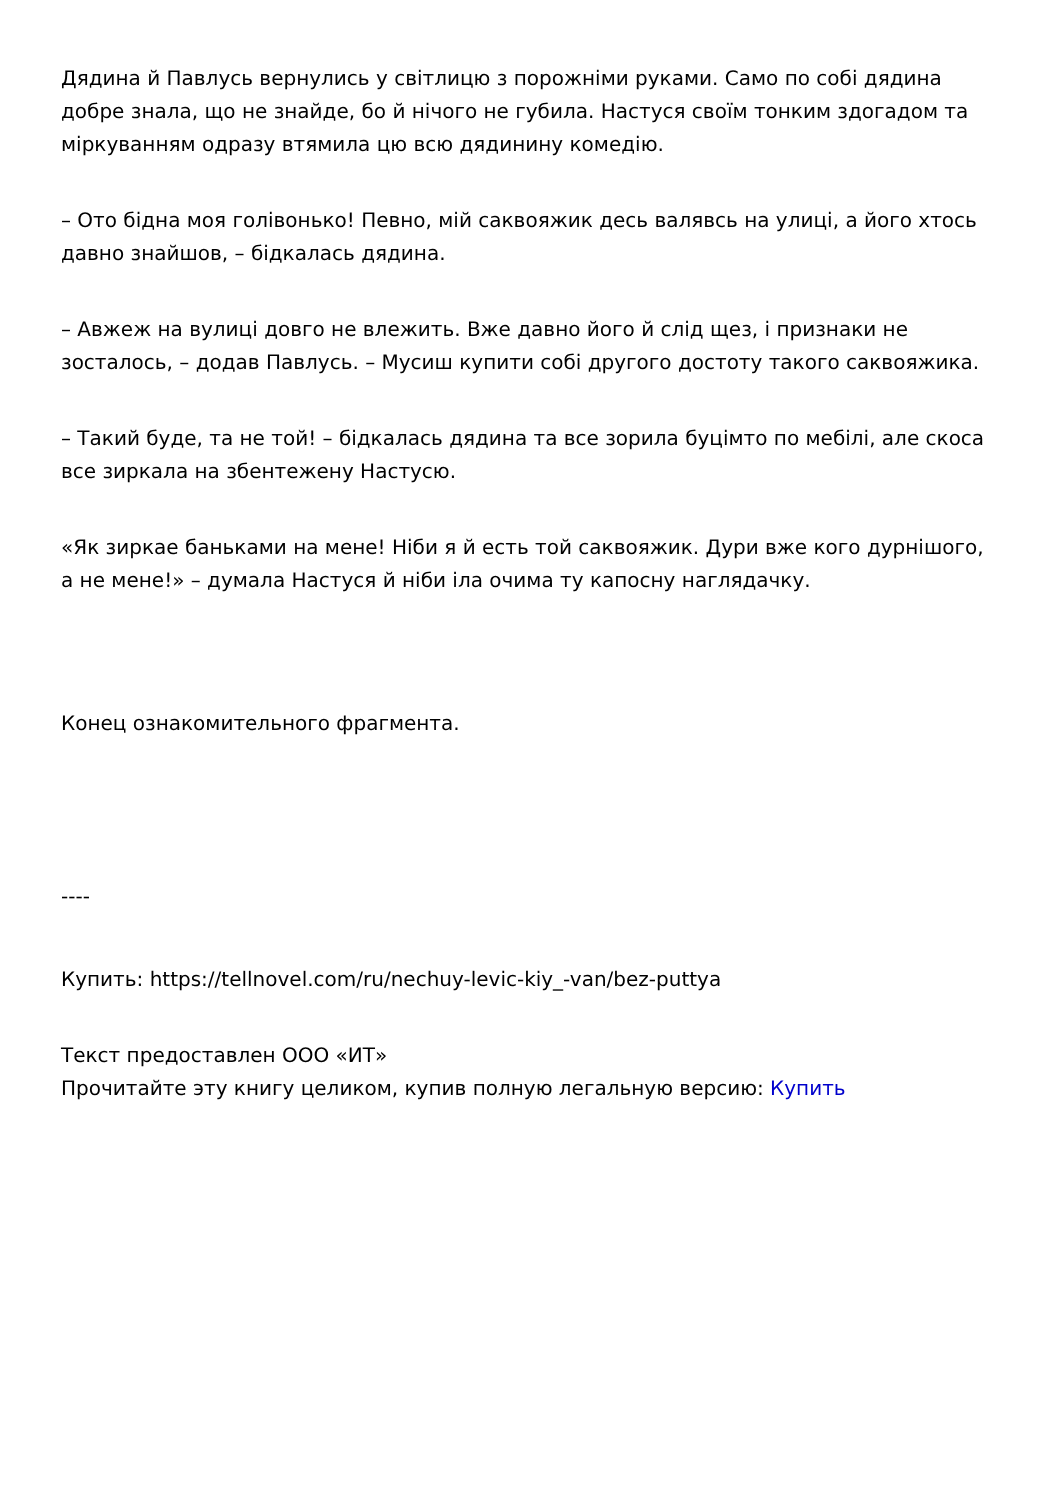Дядина й Павлусь вернулись у світлицю з порожніми руками. Само по собі дядина добре знала, що не знайде, бо й нічого не губила. Настуся своїм тонким здогадом та міркуванням одразу втямила цю всю дядинину комедію.
– Ото бідна моя голівонько! Певно, мій саквояжик десь валявсь на улиці, а його хтось давно знайшов, – бідкалась дядина.
– Авжеж на вулиці довго не влежить. Вже давно його й слід щез, і признаки не зосталось, – додав Павлусь. – Мусиш купити собі другого достоту такого саквояжика.
– Такий буде, та не той! – бідкалась дядина та все зорила буцімто по мебілі, але скоса все зиркала на збентежену Настусю.
«Як зиркае баньками на мене! Ніби я й есть той саквояжик. Дури вже кого дурнішого, а не мене!» – думала Настуся й ніби іла очима ту капосну наглядачку.
Конец ознакомительного фрагмента.
----
Купить: https://tellnovel.com/ru/nechuy-levic-kiy_-van/bez-puttya
Текст предоставлен ООО «ИТ»
Прочитайте эту книгу целиком, купив полную легальную версию: Купить